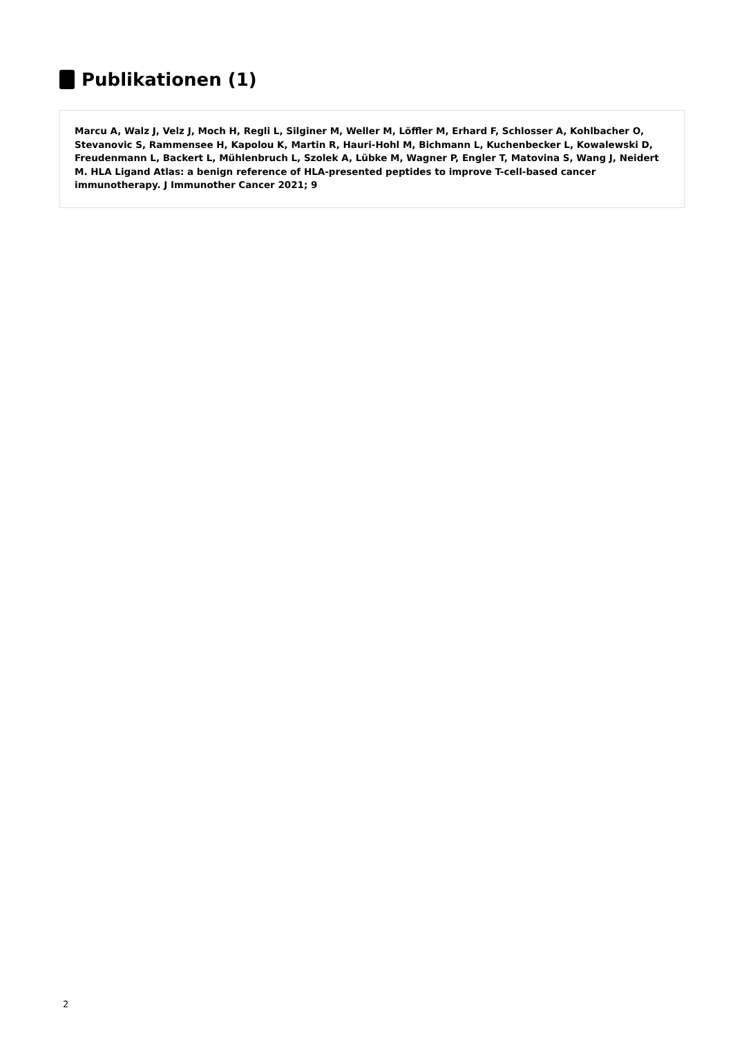Publikationen (1)
Marcu A, Walz J, Velz J, Moch H, Regli L, Silginer M, Weller M, Löffler M, Erhard F, Schlosser A, Kohlbacher O, Stevanovic S, Rammensee H, Kapolou K, Martin R, Hauri-Hohl M, Bichmann L, Kuchenbecker L, Kowalewski D, Freudenmann L, Backert L, Mühlenbruch L, Szolek A, Lübke M, Wagner P, Engler T, Matovina S, Wang J, Neidert M. HLA Ligand Atlas: a benign reference of HLA-presented peptides to improve T-cell-based cancer immunotherapy. J Immunother Cancer 2021; 9
2